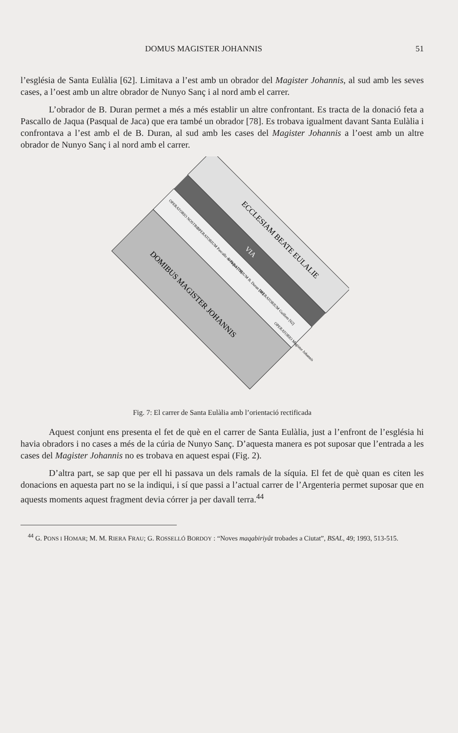DOMUS MAGISTER JOHANNIS 51
l’església de Santa Eulàlia [62]. Limitava a l’est amb un obrador del Magister Johannis, al sud amb les seves cases, a l’oest amb un altre obrador de Nunyo Sanç i al nord amb el carrer.
L’obrador de B. Duran permet a més a més establir un altre confrontant. Es tracta de la donació feta a Pascallo de Jaqua (Pasqual de Jaca) que era també un obrador [78]. Es trobava igualment davant Santa Eulàlia i confrontava a l’est amb el de B. Duran, al sud amb les cases del Magister Johannis a l’oest amb un altre obrador de Nunyo Sanç i al nord amb el carrer.
ECCLESIAM BEATE EULALIE
VIA
OPERATORIO NOSTRO
OPERATORIUM Pascallo de Jaqua [78]
OPERATORIUM B. Duran [61]
OPERATORIUM Guillem [62]
OPERATORIO Magister Johannis
DOMIBUS MAGISTER JOHANNIS
Fig. 7: El carrer de Santa Eulàlia amb l’orientació rectificada
Aquest conjunt ens presenta el fet de què en el carrer de Santa Eulàlia, just a l’enfront de l’església hi havia obradors i no cases a més de la cúria de Nunyo Sanç. D’aquesta manera es pot suposar que l’entrada a les cases del Magister Johannis no es trobava en aquest espai (Fig. 2).
D’altra part, se sap que per ell hi passava un dels ramals de la síquia. El fet de què quan es citen les donacions en aquesta part no se la indiqui, i sí que passi a l’actual carrer de l’Argenteria permet suposar que en aquests moments aquest fragment devia córrer ja per davall terra.<sup>44</sup>
<sup>44</sup> G. PONS I HOMAR; M. M. RIERA FRAU; G. ROSSELLÓ BORDOY : “Noves maqabiriyât trobades a Ciutat”, BSAL, 49; 1993, 513-515.